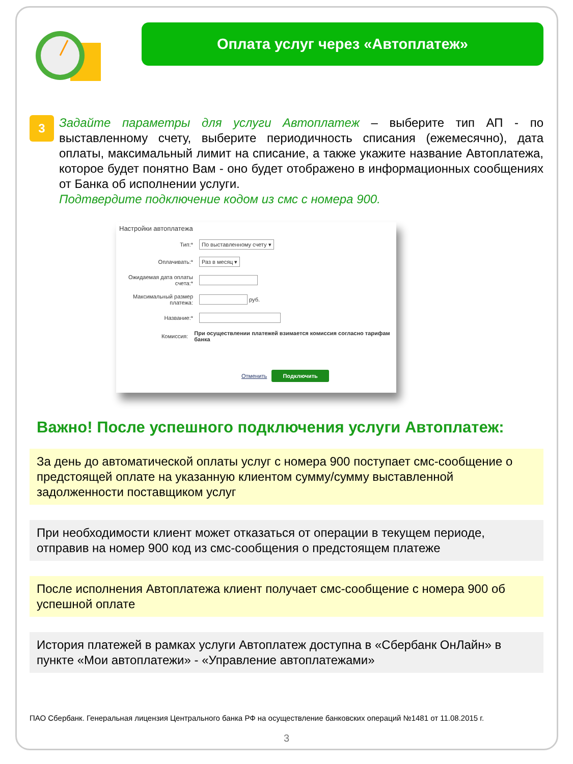Оплата услуг через «Автоплатеж»
3
Задайте параметры для услуги Автоплатеж – выберите тип АП - по выставленному счету, выберите периодичность списания (ежемесячно), дата оплаты, максимальный лимит на списание, а также укажите название Автоплатежа, которое будет понятно Вам - оно будет отображено в информационных сообщениях от Банка об исполнении услуги.
Подтвердите подключение кодом из смс с номера 900.
Настройки автоплатежа
Тип:*
По выставленному счету ▾
Оплачивать:*
Раз в месяц ▾
Ожидаемая дата оплаты счета:*
Максимальный размер платежа:
руб.
Название:*
Комиссия:
При осуществлении платежей взимается комиссия согласно тарифам банка
Отменить Подключить
Важно! После успешного подключения услуги Автоплатеж:
За день до автоматической оплаты услуг с номера 900 поступает смс-сообщение о предстоящей оплате на указанную клиентом сумму/сумму выставленной задолженности поставщиком услуг
При необходимости клиент может отказаться от операции в текущем периоде, отправив на номер 900 код из смс-сообщения о предстоящем платеже
После исполнения Автоплатежа клиент получает смс-сообщение с номера 900 об успешной оплате
История платежей в рамках услуги Автоплатеж доступна в «Сбербанк ОнЛайн» в пункте «Мои автоплатежи» - «Управление автоплатежами»
ПАО Сбербанк. Генеральная лицензия Центрального банка РФ на осуществление банковских операций №1481 от 11.08.2015 г.
3